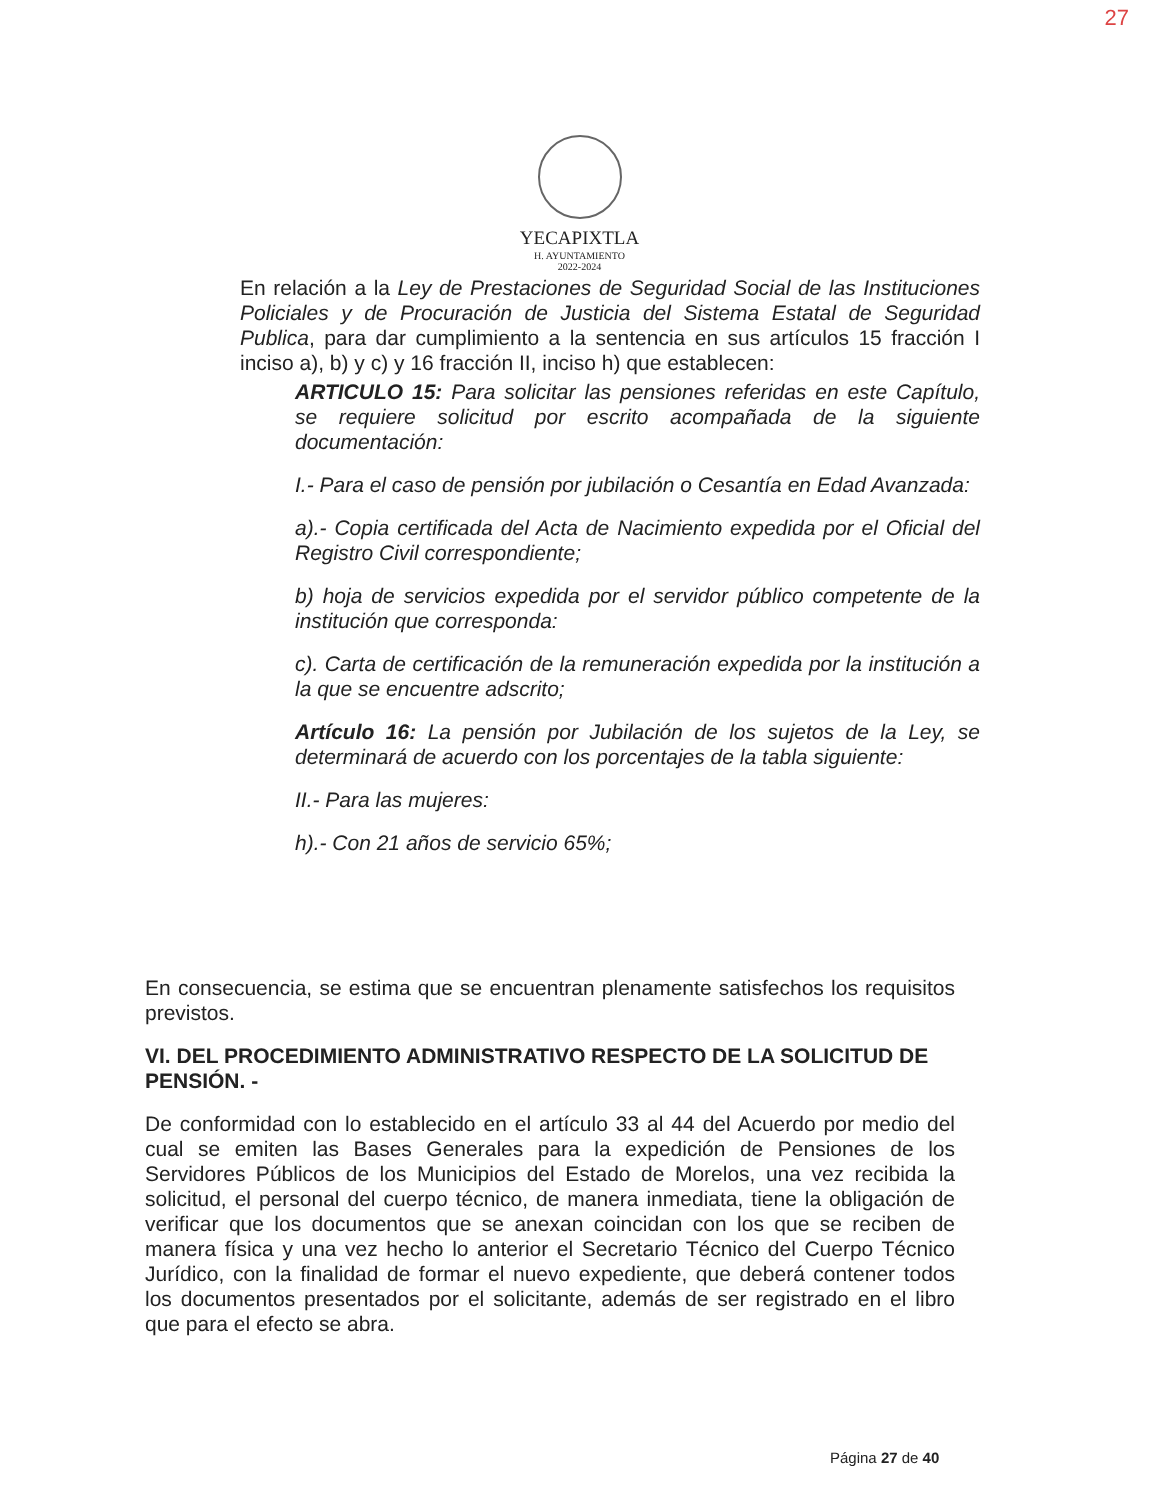27
YECAPIXTLA
H. AYUNTAMIENTO
2022-2024
En relación a la Ley de Prestaciones de Seguridad Social de las Instituciones Policiales y de Procuración de Justicia del Sistema Estatal de Seguridad Publica, para dar cumplimiento a la sentencia en sus artículos 15 fracción I inciso a), b) y c) y 16 fracción II, inciso h) que establecen:
ARTICULO 15: Para solicitar las pensiones referidas en este Capítulo, se requiere solicitud por escrito acompañada de la siguiente documentación:
I.- Para el caso de pensión por jubilación o Cesantía en Edad Avanzada:
a).- Copia certificada del Acta de Nacimiento expedida por el Oficial del Registro Civil correspondiente;
b) hoja de servicios expedida por el servidor público competente de la institución que corresponda:
c). Carta de certificación de la remuneración expedida por la institución a la que se encuentre adscrito;
Artículo 16: La pensión por Jubilación de los sujetos de la Ley, se determinará de acuerdo con los porcentajes de la tabla siguiente:
II.- Para las mujeres:
h).- Con 21 años de servicio 65%;
En consecuencia, se estima que se encuentran plenamente satisfechos los requisitos previstos.
VI. DEL PROCEDIMIENTO ADMINISTRATIVO RESPECTO DE LA SOLICITUD DE PENSIÓN. -
De conformidad con lo establecido en el artículo 33 al 44 del Acuerdo por medio del cual se emiten las Bases Generales para la expedición de Pensiones de los Servidores Públicos de los Municipios del Estado de Morelos, una vez recibida la solicitud, el personal del cuerpo técnico, de manera inmediata, tiene la obligación de verificar que los documentos que se anexan coincidan con los que se reciben de manera física y una vez hecho lo anterior el Secretario Técnico del Cuerpo Técnico Jurídico, con la finalidad de formar el nuevo expediente, que deberá contener todos los documentos presentados por el solicitante, además de ser registrado en el libro que para el efecto se abra.
Página 27 de 40